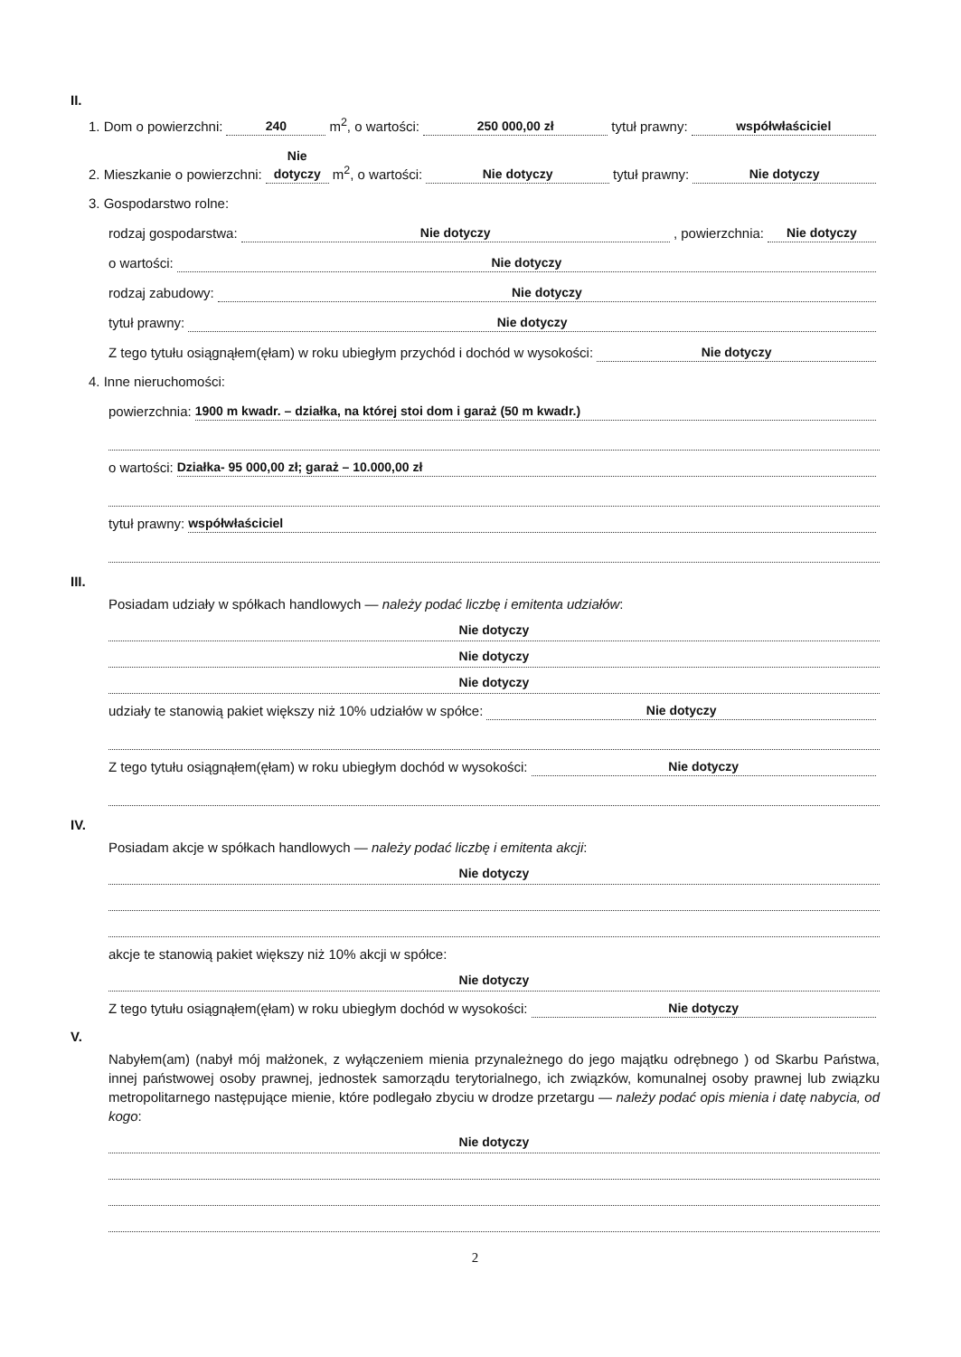II.
1. Dom o powierzchni: 240 m<sup>2</sup>, o wartości: 250 000,00 zł tytuł prawny: współwłaściciel
2. Mieszkanie o powierzchni: Nie dotyczy m<sup>2</sup>, o wartości: Nie dotyczy tytuł prawny: Nie dotyczy
3. Gospodarstwo rolne:
rodzaj gospodarstwa: Nie dotyczy, powierzchnia: Nie dotyczy
o wartości: Nie dotyczy
rodzaj zabudowy: Nie dotyczy
tytuł prawny: Nie dotyczy
Z tego tytułu osiągnąłem(ęłam) w roku ubiegłym przychód i dochód w wysokości: Nie dotyczy
4. Inne nieruchomości:
powierzchnia: 1900 m kwadr. – działka, na której stoi dom i garaż (50 m kwadr.)
o wartości: Działka- 95 000,00 zł; garaż – 10.000,00 zł
tytuł prawny: współwłaściciel
III.
Posiadam udziały w spółkach handlowych — należy podać liczbę i emitenta udziałów:
Nie dotyczy
Nie dotyczy
Nie dotyczy
udziały te stanowią pakiet większy niż 10% udziałów w spółce: Nie dotyczy
Z tego tytułu osiągnąłem(ęłam) w roku ubiegłym dochód w wysokości: Nie dotyczy
IV.
Posiadam akcje w spółkach handlowych — należy podać liczbę i emitenta akcji:
Nie dotyczy
akcje te stanowią pakiet większy niż 10% akcji w spółce:
Nie dotyczy
Z tego tytułu osiągnąłem(ęłam) w roku ubiegłym dochód w wysokości: Nie dotyczy
V.
Nabyłem(am) (nabył mój małżonek, z wyłączeniem mienia przynależnego do jego majątku odrębnego ) od Skarbu Państwa, innej państwowej osoby prawnej, jednostek samorządu terytorialnego, ich związków, komunalnej osoby prawnej lub związku metropolitarnego następujące mienie, które podlegało zbyciu w drodze przetargu — należy podać opis mienia i datę nabycia, od kogo:
Nie dotyczy
2